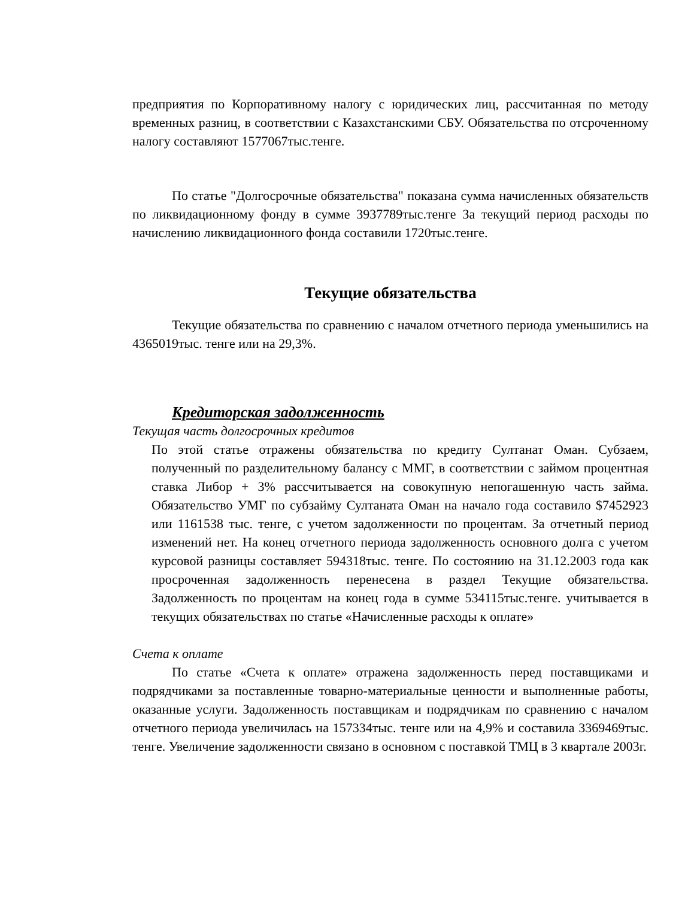предприятия по Корпоративному налогу с юридических лиц, рассчитанная по методу временных разниц, в соответствии с Казахстанскими СБУ. Обязательства по отсроченному налогу составляют 1577067тыс.тенге.
По статье "Долгосрочные обязательства" показана сумма начисленных обязательств по ликвидационному фонду в сумме 3937789тыс.тенге За текущий период расходы по начислению ликвидационного фонда составили 1720тыс.тенге.
Текущие обязательства
Текущие обязательства по сравнению с началом отчетного периода уменьшились на 4365019тыс. тенге или на 29,3%.
Кредиторская задолженность
Текущая часть долгосрочных кредитов
По этой статье отражены обязательства по кредиту Султанат Оман. Субзаем, полученный по разделительному балансу с ММГ, в соответствии с займом процентная ставка Либор + 3% рассчитывается на совокупную непогашенную часть займа. Обязательство УМГ по субзайму Султаната Оман на начало года составило $7452923 или 1161538 тыс. тенге, с учетом задолженности по процентам. За отчетный период изменений нет. На конец отчетного периода задолженность основного долга с учетом курсовой разницы составляет 594318тыс. тенге. По состоянию на 31.12.2003 года как просроченная задолженность перенесена в раздел Текущие обязательства. Задолженность по процентам на конец года в сумме 534115тыс.тенге. учитывается в текущих обязательствах по статье «Начисленные расходы к оплате»
Счета к оплате
По статье «Счета к оплате» отражена задолженность перед поставщиками и подрядчиками за поставленные товарно-материальные ценности и выполненные работы, оказанные услуги. Задолженность поставщикам и подрядчикам по сравнению с началом отчетного периода увеличилась на 157334тыс. тенге или на 4,9% и составила 3369469тыс. тенге. Увеличение задолженности связано в основном с поставкой ТМЦ в 3 квартале 2003г.